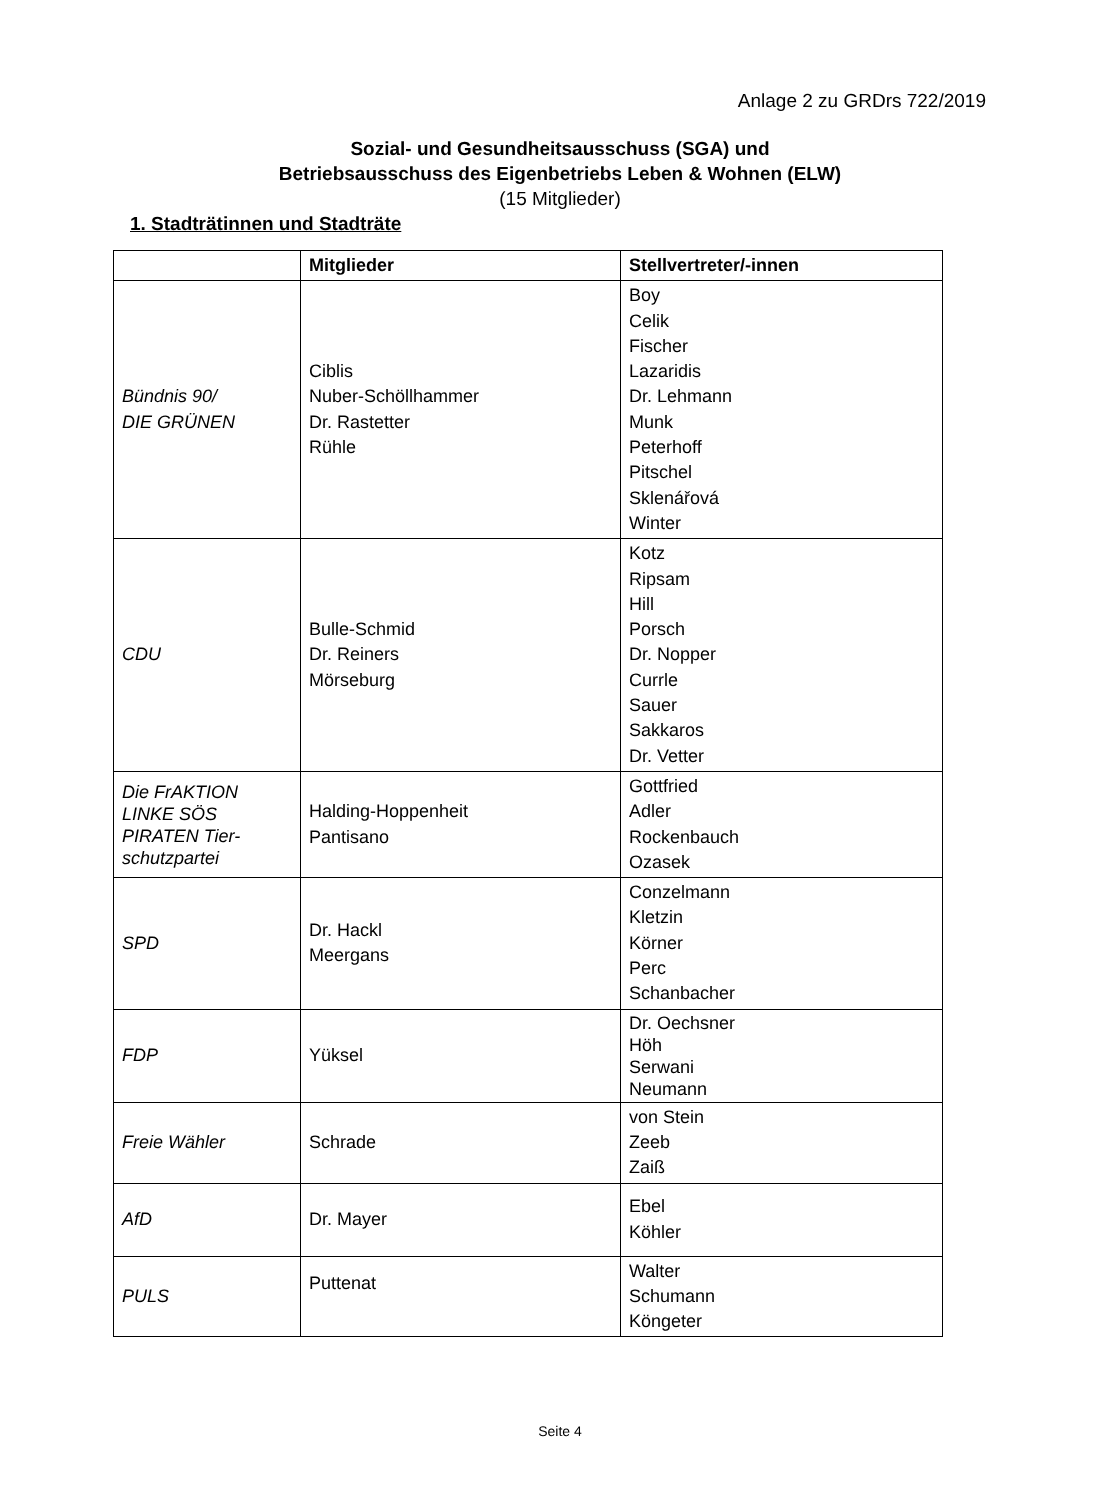Anlage 2 zu GRDrs 722/2019
Sozial- und Gesundheitsausschuss (SGA) und
Betriebsausschuss des Eigenbetriebs Leben & Wohnen (ELW)
(15 Mitglieder)
1. Stadträtinnen und Stadträte
| | Mitglieder | Stellvertreter/-innen |
| --- | --- | --- |
| Bündnis 90/ DIE GRÜNEN | Ciblis Nuber-Schöllhammer Dr. Rastetter Rühle | Boy Celik Fischer Lazaridis Dr. Lehmann Munk Peterhoff Pitschel Sklenářová Winter |
| CDU | Bulle-Schmid Dr. Reiners Mörseburg | Kotz Ripsam Hill Porsch Dr. Nopper Currle Sauer Sakkaros Dr. Vetter |
| Die FrAKTION LINKE SÖS PIRATEN Tier-schutzpartei | Halding-Hoppenheit Pantisano | Gottfried Adler Rockenbauch Ozasek |
| SPD | Dr. Hackl Meergans | Conzelmann Kletzin Körner Perc Schanbacher |
| FDP | Yüksel | Dr. Oechsner Höh Serwani Neumann |
| Freie Wähler | Schrade | von Stein Zeeb Zaiß |
| AfD | Dr. Mayer | Ebel Köhler |
| PULS | Puttenat | Walter Schumann Köngeter |
Seite 4